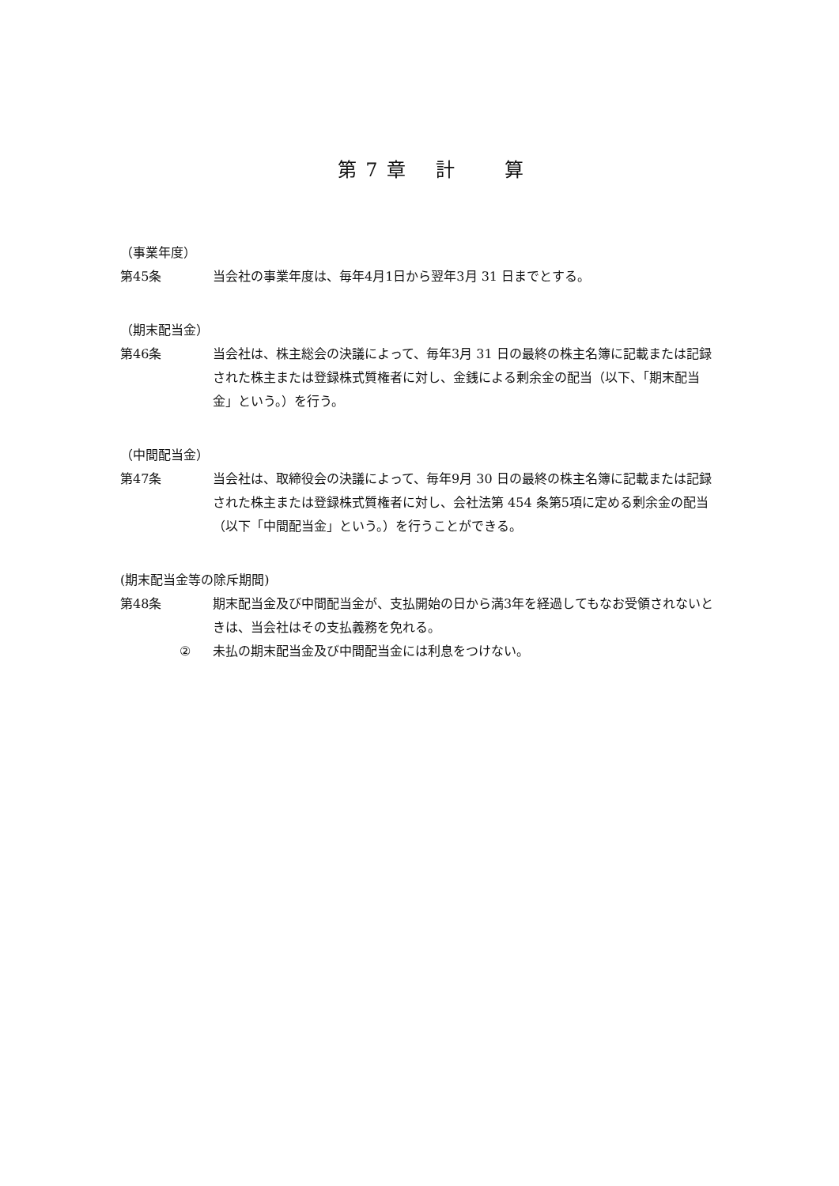第 7 章　 計　　 算
（事業年度）
第45条 当会社の事業年度は、毎年4月1日から翌年3月 31 日までとする。
（期末配当金）
第46条 当会社は、株主総会の決議によって、毎年3月 31 日の最終の株主名簿に記載または記録された株主または登録株式質権者に対し、金銭による剰余金の配当（以下、「期末配当金」という。）を行う。
（中間配当金）
第47条 当会社は、取締役会の決議によって、毎年9月 30 日の最終の株主名簿に記載または記録された株主または登録株式質権者に対し、会社法第 454 条第5項に定める剰余金の配当（以下「中間配当金」という。）を行うことができる。
(期末配当金等の除斥期間)
第48条 期末配当金及び中間配当金が、支払開始の日から満3年を経過してもなお受領されないときは、当会社はその支払義務を免れる。
② 未払の期末配当金及び中間配当金には利息をつけない。